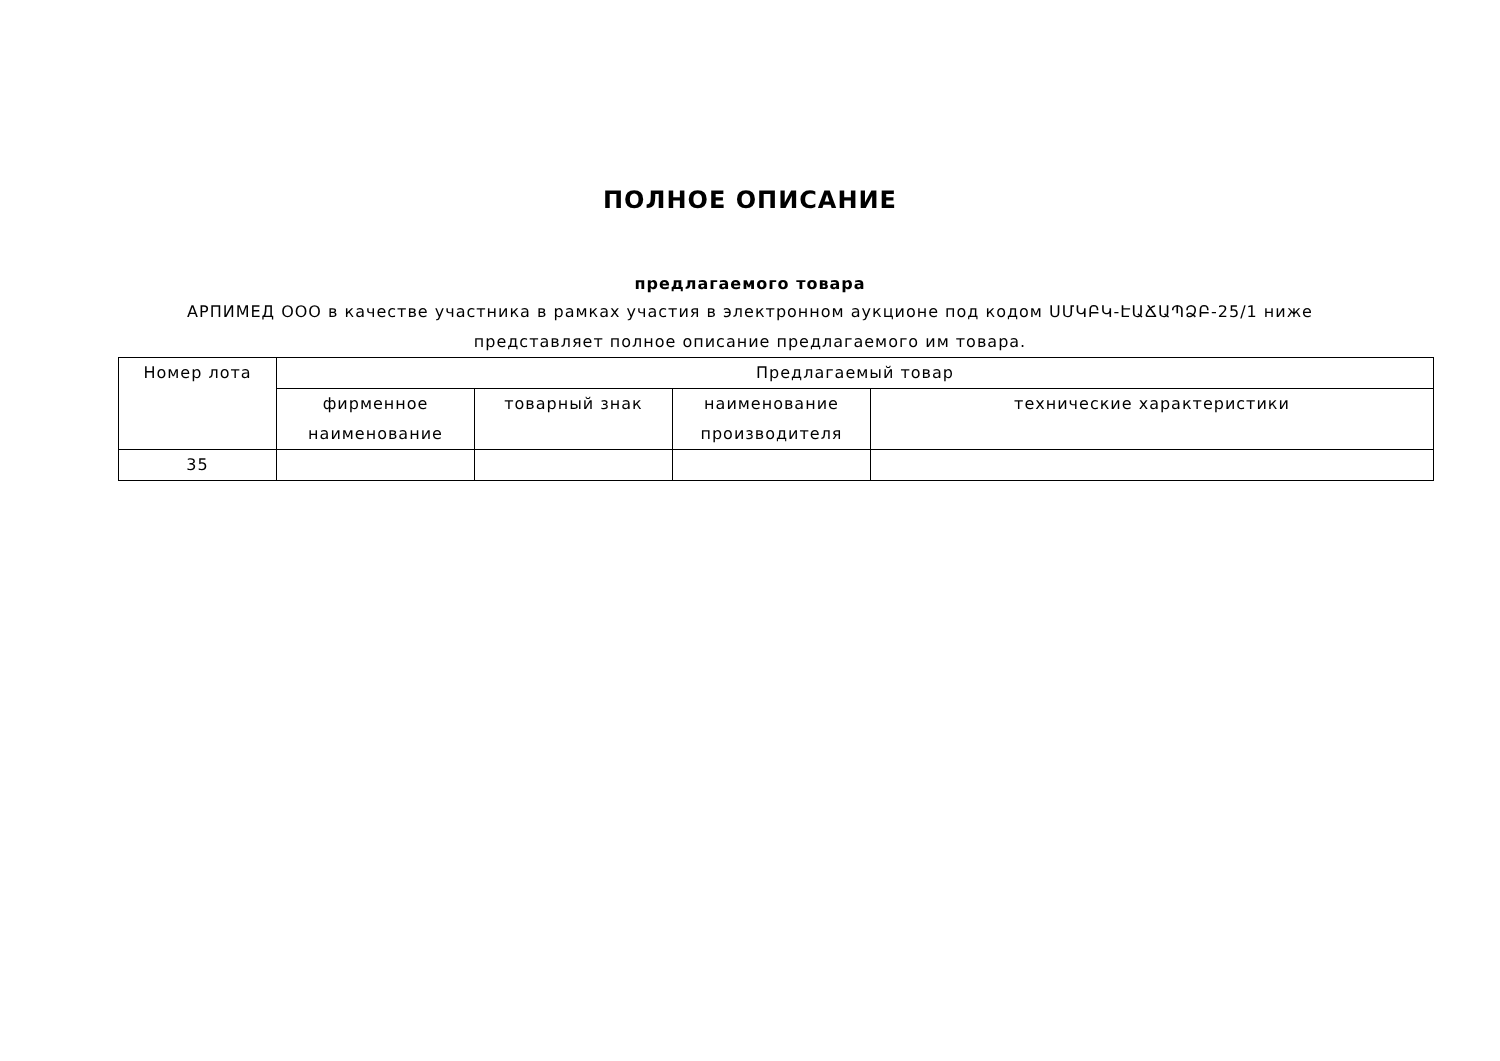ПОЛНОЕ ОПИСАНИЕ
предлагаемого товара
АРПИМЕД ООО в качестве участника в рамках участия в электронном аукционе под кодом ՍՄԿԲԿ-ԷԱՃԱՊՁԲ-25/1 ниже
представляет полное описание предлагаемого им товара.
| Номер лота | Предлагаемый товар | | | |
| --- | --- | --- | --- | --- |
| | фирменное наименование | товарный знак | наименование производителя | технические характеристики |
| 35 | | | | |